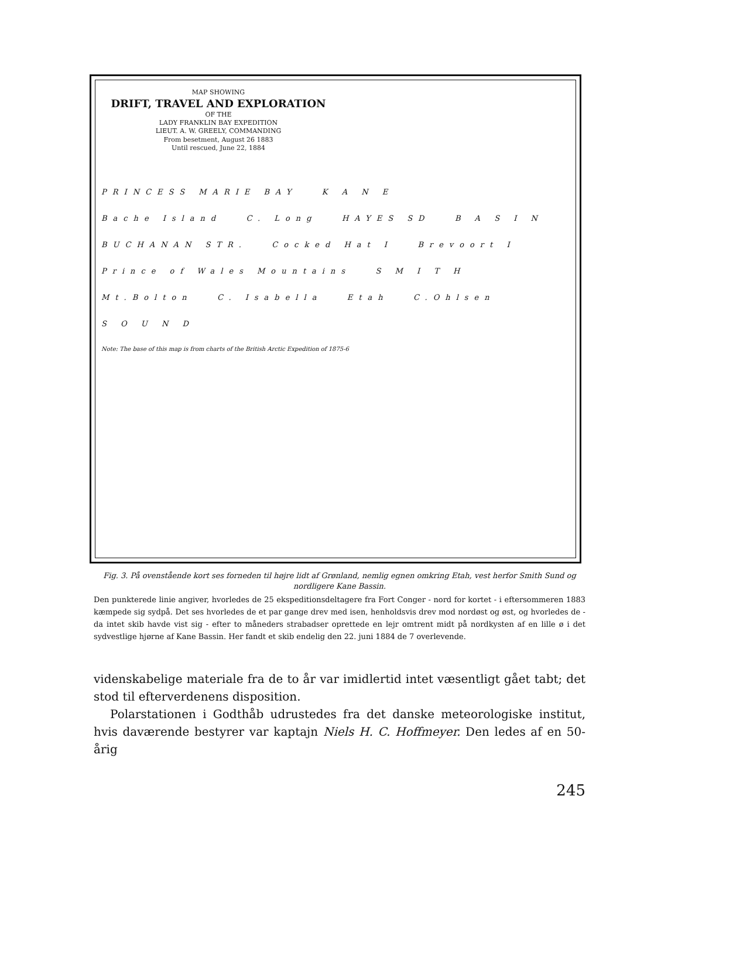MAP SHOWING
DRIFT, TRAVEL AND EXPLORATION
OF THE
LADY FRANKLIN BAY EXPEDITION
LIEUT. A. W. GREELY, COMMANDING
From besetment, August 26 1883
Until rescued, June 22, 1884
PRINCESS MARIE BAY K A N E
Bache Island C. Long HAYES SD B A S I N
BUCHANAN STR. Cocked Hat I Brevoort I
Prince of Wales Mountains S M I T H
Mt.Bolton C. Isabella Etah C.Ohlsen
S O U N D
Note: The base of this map is from charts of the British Arctic Expedition of 1875-6
Fig. 3. På ovenstående kort ses forneden til højre lidt af Grønland, nemlig egnen omkring Etah, vest herfor Smith Sund og nordligere Kane Bassin.
Den punkterede linie angiver, hvorledes de 25 ekspeditionsdeltagere fra Fort Conger - nord for kortet - i eftersommeren 1883 kæmpede sig sydpå. Det ses hvorledes de et par gange drev med isen, henholdsvis drev mod nordøst og øst, og hvorledes de - da intet skib havde vist sig - efter to måneders strabadser oprettede en lejr omtrent midt på nordkysten af en lille ø i det sydvestlige hjørne af Kane Bassin. Her fandt et skib endelig den 22. juni 1884 de 7 overlevende.
videnskabelige materiale fra de to år var imidlertid intet væsentligt gået tabt; det stod til efterverdenens disposition.
Polarstationen i Godthåb udrustedes fra det danske meteorologiske institut, hvis daværende bestyrer var kaptajn Niels H. C. Hoffmeyer. Den ledes af en 50-årig
245